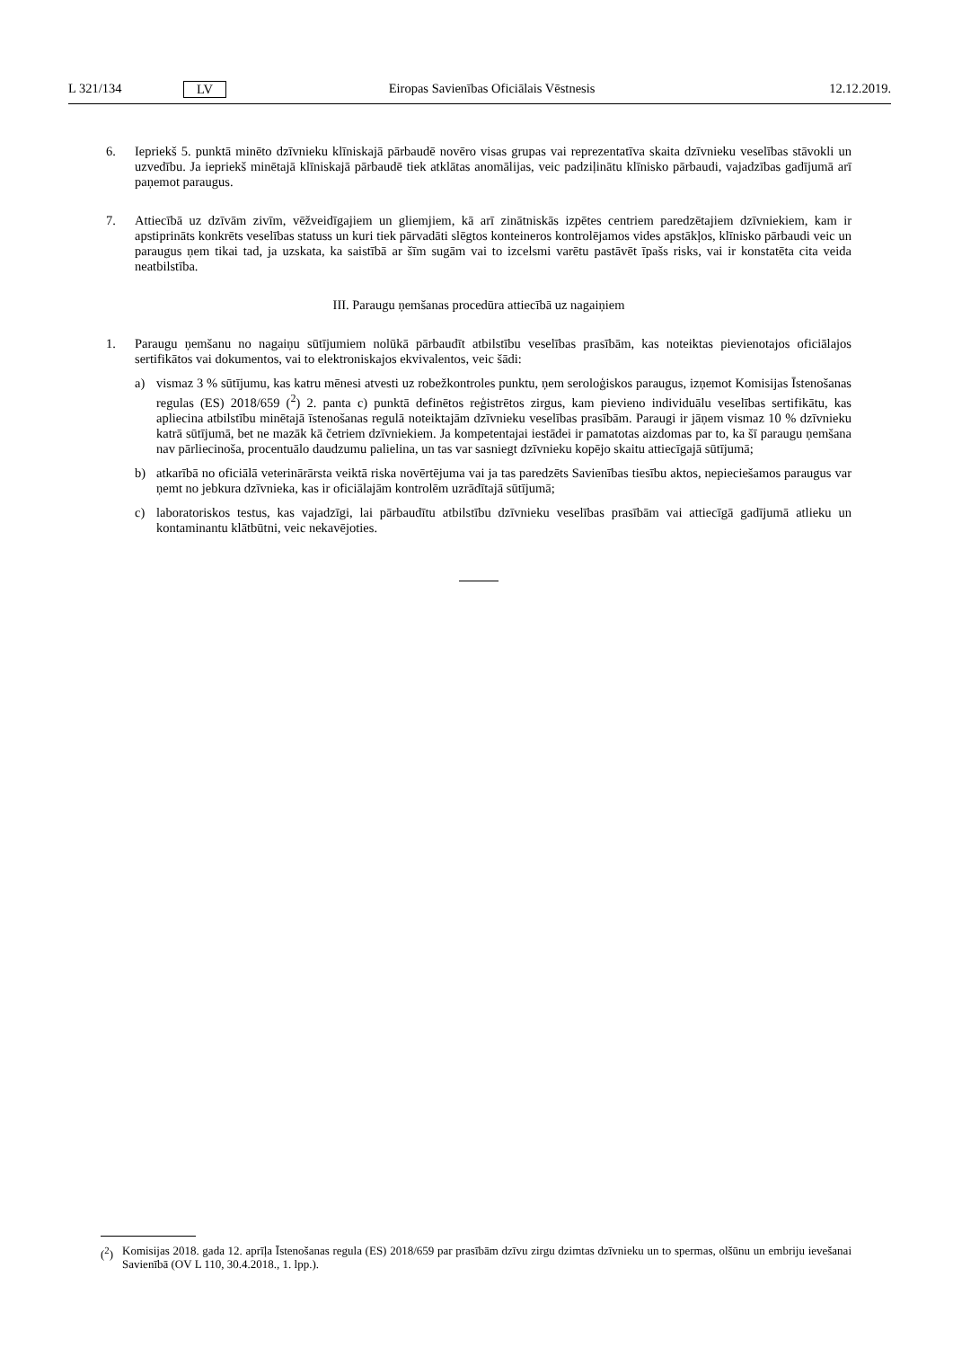L 321/134 LV Eiropas Savienības Oficiālais Vēstnesis 12.12.2019.
6. Iepriekš 5. punktā minēto dzīvnieku klīniskajā pārbaudē novēro visas grupas vai reprezentatīva skaita dzīvnieku veselības stāvokli un uzvedību. Ja iepriekš minētajā klīniskajā pārbaudē tiek atklātas anomālijas, veic padziļinātu klīnisko pārbaudi, vajadzības gadījumā arī paņemot paraugus.
7. Attiecībā uz dzīvām zivīm, vēžveidīgajiem un gliemjiem, kā arī zinātniskās izpētes centriem paredzētajiem dzīvniekiem, kam ir apstiprināts konkrēts veselības statuss un kuri tiek pārvadāti slēgtos konteineros kontrolējamos vides apstākļos, klīnisko pārbaudi veic un paraugus ņem tikai tad, ja uzskata, ka saistībā ar šīm sugām vai to izcelsmi varētu pastāvēt īpašs risks, vai ir konstatēta cita veida neatbilstība.
III. Paraugu ņemšanas procedūra attiecībā uz nagaiņiem
1. Paraugu ņemšanu no nagaiņu sūtījumiem nolūkā pārbaudīt atbilstību veselības prasībām, kas noteiktas pievienotajos oficiālajos sertifikātos vai dokumentos, vai to elektroniskajos ekvivalentos, veic šādi:
a) vismaz 3 % sūtījumu, kas katru mēnesi atvesti uz robežkontroles punktu, ņem seroloģiskos paraugus, izņemot Komisijas Īstenošanas regulas (ES) 2018/659 (<sup>2</sup>) 2. panta c) punktā definētos reģistrētos zirgus, kam pievieno individuālu veselības sertifikātu, kas apliecina atbilstību minētajā īstenošanas regulā noteiktajām dzīvnieku veselības prasībām. Paraugi ir jāņem vismaz 10 % dzīvnieku katrā sūtījumā, bet ne mazāk kā četriem dzīvniekiem. Ja kompetentajai iestādei ir pamatotas aizdomas par to, ka šī paraugu ņemšana nav pārliecinoša, procentuālo daudzumu palielina, un tas var sasniegt dzīvnieku kopējo skaitu attiecīgajā sūtījumā;
b) atkarībā no oficiālā veterinārārsta veiktā riska novērtējuma vai ja tas paredzēts Savienības tiesību aktos, nepieciešamos paraugus var ņemt no jebkura dzīvnieka, kas ir oficiālajām kontrolēm uzrādītajā sūtījumā;
c) laboratoriskos testus, kas vajadzīgi, lai pārbaudītu atbilstību dzīvnieku veselības prasībām vai attiecīgā gadījumā atlieku un kontaminantu klātbūtni, veic nekavējoties.
(<sup>2</sup>) Komisijas 2018. gada 12. aprīļa Īstenošanas regula (ES) 2018/659 par prasībām dzīvu zirgu dzimtas dzīvnieku un to spermas, olšūnu un embriju ievešanai Savienībā (OV L 110, 30.4.2018., 1. lpp.).